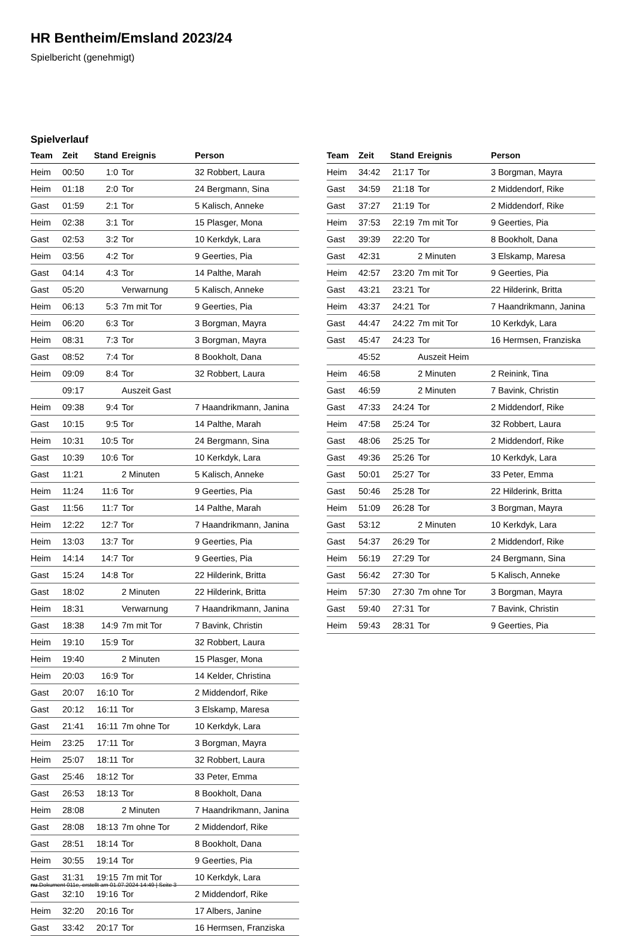HR Bentheim/Emsland 2023/24
Spielbericht (genehmigt)
Spielverlauf
| Team | Zeit | Stand | Ereignis | Person |
| --- | --- | --- | --- | --- |
| Heim | 00:50 | 1:0 | Tor | 32 Robbert, Laura |
| Heim | 01:18 | 2:0 | Tor | 24 Bergmann, Sina |
| Gast | 01:59 | 2:1 | Tor | 5 Kalisch, Anneke |
| Heim | 02:38 | 3:1 | Tor | 15 Plasger, Mona |
| Gast | 02:53 | 3:2 | Tor | 10 Kerkdyk, Lara |
| Heim | 03:56 | 4:2 | Tor | 9 Geerties, Pia |
| Gast | 04:14 | 4:3 | Tor | 14 Palthe, Marah |
| Gast | 05:20 | | Verwarnung | 5 Kalisch, Anneke |
| Heim | 06:13 | 5:3 | 7m mit Tor | 9 Geerties, Pia |
| Heim | 06:20 | 6:3 | Tor | 3 Borgman, Mayra |
| Heim | 08:31 | 7:3 | Tor | 3 Borgman, Mayra |
| Gast | 08:52 | 7:4 | Tor | 8 Bookholt, Dana |
| Heim | 09:09 | 8:4 | Tor | 32 Robbert, Laura |
| | 09:17 | | Auszeit Gast | |
| Heim | 09:38 | 9:4 | Tor | 7 Haandrikmann, Janina |
| Gast | 10:15 | 9:5 | Tor | 14 Palthe, Marah |
| Heim | 10:31 | 10:5 | Tor | 24 Bergmann, Sina |
| Gast | 10:39 | 10:6 | Tor | 10 Kerkdyk, Lara |
| Gast | 11:21 | | 2 Minuten | 5 Kalisch, Anneke |
| Heim | 11:24 | 11:6 | Tor | 9 Geerties, Pia |
| Gast | 11:56 | 11:7 | Tor | 14 Palthe, Marah |
| Heim | 12:22 | 12:7 | Tor | 7 Haandrikmann, Janina |
| Heim | 13:03 | 13:7 | Tor | 9 Geerties, Pia |
| Heim | 14:14 | 14:7 | Tor | 9 Geerties, Pia |
| Gast | 15:24 | 14:8 | Tor | 22 Hilderink, Britta |
| Gast | 18:02 | | 2 Minuten | 22 Hilderink, Britta |
| Heim | 18:31 | | Verwarnung | 7 Haandrikmann, Janina |
| Gast | 18:38 | 14:9 | 7m mit Tor | 7 Bavink, Christin |
| Heim | 19:10 | 15:9 | Tor | 32 Robbert, Laura |
| Heim | 19:40 | | 2 Minuten | 15 Plasger, Mona |
| Heim | 20:03 | 16:9 | Tor | 14 Kelder, Christina |
| Gast | 20:07 | 16:10 | Tor | 2 Middendorf, Rike |
| Gast | 20:12 | 16:11 | Tor | 3 Elskamp, Maresa |
| Gast | 21:41 | 16:11 | 7m ohne Tor | 10 Kerkdyk, Lara |
| Heim | 23:25 | 17:11 | Tor | 3 Borgman, Mayra |
| Heim | 25:07 | 18:11 | Tor | 32 Robbert, Laura |
| Gast | 25:46 | 18:12 | Tor | 33 Peter, Emma |
| Gast | 26:53 | 18:13 | Tor | 8 Bookholt, Dana |
| Heim | 28:08 | | 2 Minuten | 7 Haandrikmann, Janina |
| Gast | 28:08 | 18:13 | 7m ohne Tor | 2 Middendorf, Rike |
| Gast | 28:51 | 18:14 | Tor | 8 Bookholt, Dana |
| Heim | 30:55 | 19:14 | Tor | 9 Geerties, Pia |
| Gast | 31:31 | 19:15 | 7m mit Tor | 10 Kerkdyk, Lara |
| Gast | 32:10 | 19:16 | Tor | 2 Middendorf, Rike |
| Heim | 32:20 | 20:16 | Tor | 17 Albers, Janine |
| Gast | 33:42 | 20:17 | Tor | 16 Hermsen, Franziska |
| Team | Zeit | Stand | Ereignis | Person |
| --- | --- | --- | --- | --- |
| Heim | 34:42 | 21:17 | Tor | 3 Borgman, Mayra |
| Gast | 34:59 | 21:18 | Tor | 2 Middendorf, Rike |
| Gast | 37:27 | 21:19 | Tor | 2 Middendorf, Rike |
| Heim | 37:53 | 22:19 | 7m mit Tor | 9 Geerties, Pia |
| Gast | 39:39 | 22:20 | Tor | 8 Bookholt, Dana |
| Gast | 42:31 | | 2 Minuten | 3 Elskamp, Maresa |
| Heim | 42:57 | 23:20 | 7m mit Tor | 9 Geerties, Pia |
| Gast | 43:21 | 23:21 | Tor | 22 Hilderink, Britta |
| Heim | 43:37 | 24:21 | Tor | 7 Haandrikmann, Janina |
| Gast | 44:47 | 24:22 | 7m mit Tor | 10 Kerkdyk, Lara |
| Gast | 45:47 | 24:23 | Tor | 16 Hermsen, Franziska |
| | 45:52 | | Auszeit Heim | |
| Heim | 46:58 | | 2 Minuten | 2 Reinink, Tina |
| Gast | 46:59 | | 2 Minuten | 7 Bavink, Christin |
| Gast | 47:33 | 24:24 | Tor | 2 Middendorf, Rike |
| Heim | 47:58 | 25:24 | Tor | 32 Robbert, Laura |
| Gast | 48:06 | 25:25 | Tor | 2 Middendorf, Rike |
| Gast | 49:36 | 25:26 | Tor | 10 Kerkdyk, Lara |
| Gast | 50:01 | 25:27 | Tor | 33 Peter, Emma |
| Gast | 50:46 | 25:28 | Tor | 22 Hilderink, Britta |
| Heim | 51:09 | 26:28 | Tor | 3 Borgman, Mayra |
| Gast | 53:12 | | 2 Minuten | 10 Kerkdyk, Lara |
| Gast | 54:37 | 26:29 | Tor | 2 Middendorf, Rike |
| Heim | 56:19 | 27:29 | Tor | 24 Bergmann, Sina |
| Gast | 56:42 | 27:30 | Tor | 5 Kalisch, Anneke |
| Heim | 57:30 | 27:30 | 7m ohne Tor | 3 Borgman, Mayra |
| Gast | 59:40 | 27:31 | Tor | 7 Bavink, Christin |
| Heim | 59:43 | 28:31 | Tor | 9 Geerties, Pia |
nu.Dokument 011e, erstellt am 01.07.2024 14:49 | Seite 3